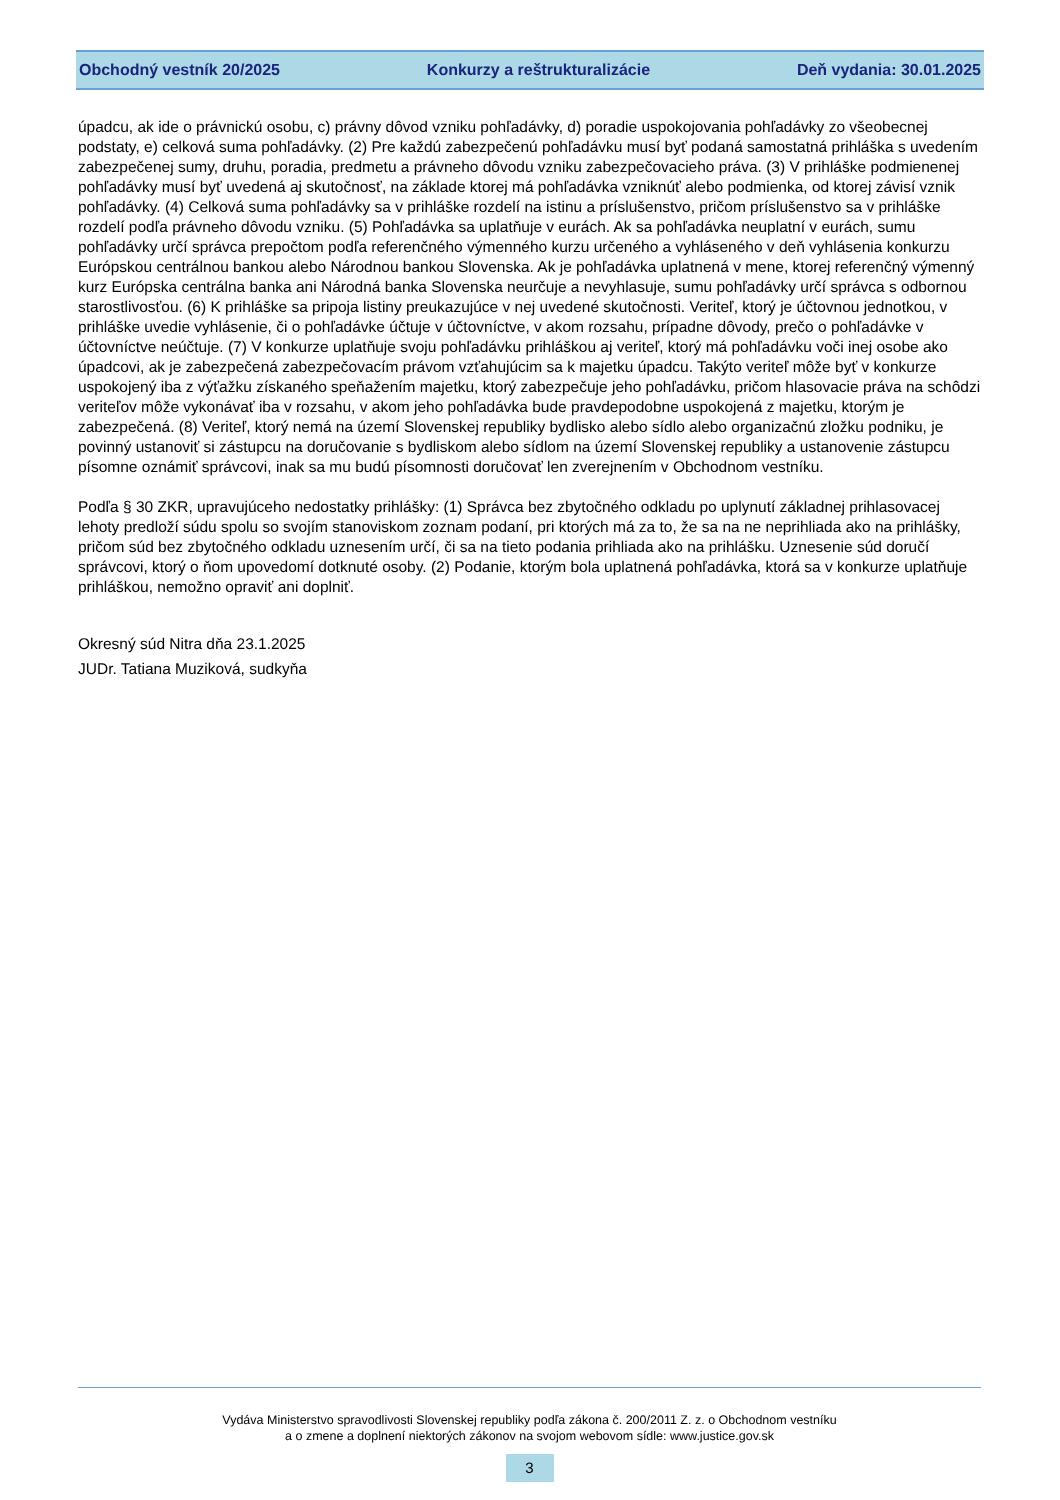Obchodný vestník 20/2025 Konkurzy a reštrukturalizácie Deň vydania: 30.01.2025
úpadcu, ak ide o právnickú osobu, c) právny dôvod vzniku pohľadávky, d) poradie uspokojovania pohľadávky zo všeobecnej podstaty, e) celková suma pohľadávky. (2) Pre každú zabezpečenú pohľadávku musí byť podaná samostatná prihláška s uvedením zabezpečenej sumy, druhu, poradia, predmetu a právneho dôvodu vzniku zabezpečovacieho práva. (3) V prihláške podmienenej pohľadávky musí byť uvedená aj skutočnosť, na základe ktorej má pohľadávka vzniknúť alebo podmienka, od ktorej závisí vznik pohľadávky. (4) Celková suma pohľadávky sa v prihláške rozdelí na istinu a príslušenstvo, pričom príslušenstvo sa v prihláške rozdelí podľa právneho dôvodu vzniku. (5) Pohľadávka sa uplatňuje v eurách. Ak sa pohľadávka neuplatní v eurách, sumu pohľadávky určí správca prepočtom podľa referenčného výmenného kurzu určeného a vyhláseného v deň vyhlásenia konkurzu Európskou centrálnou bankou alebo Národnou bankou Slovenska. Ak je pohľadávka uplatnená v mene, ktorej referenčný výmenný kurz Európska centrálna banka ani Národná banka Slovenska neurčuje a nevyhlasuje, sumu pohľadávky určí správca s odbornou starostlivosťou. (6) K prihláške sa pripoja listiny preukazujúce v nej uvedené skutočnosti. Veriteľ, ktorý je účtovnou jednotkou, v prihláške uvedie vyhlásenie, či o pohľadávke účtuje v účtovníctve, v akom rozsahu, prípadne dôvody, prečo o pohľadávke v účtovníctve neúčtuje. (7) V konkurze uplatňuje svoju pohľadávku prihláškou aj veriteľ, ktorý má pohľadávku voči inej osobe ako úpadcovi, ak je zabezpečená zabezpečovacím právom vzťahujúcim sa k majetku úpadcu. Takýto veriteľ môže byť v konkurze uspokojený iba z výťažku získaného speňažením majetku, ktorý zabezpečuje jeho pohľadávku, pričom hlasovacie práva na schôdzi veriteľov môže vykonávať iba v rozsahu, v akom jeho pohľadávka bude pravdepodobne uspokojená z majetku, ktorým je zabezpečená. (8) Veriteľ, ktorý nemá na území Slovenskej republiky bydlisko alebo sídlo alebo organizačnú zložku podniku, je povinný ustanoviť si zástupcu na doručovanie s bydliskom alebo sídlom na území Slovenskej republiky a ustanovenie zástupcu písomne oznámiť správcovi, inak sa mu budú písomnosti doručovať len zverejnením v Obchodnom vestníku.
Podľa § 30 ZKR, upravujúceho nedostatky prihlášky: (1) Správca bez zbytočného odkladu po uplynutí základnej prihlasovacej lehoty predloží súdu spolu so svojím stanoviskom zoznam podaní, pri ktorých má za to, že sa na ne neprihliada ako na prihlášky, pričom súd bez zbytočného odkladu uznesením určí, či sa na tieto podania prihliada ako na prihlášku. Uznesenie súd doručí správcovi, ktorý o ňom upovedomí dotknuté osoby. (2) Podanie, ktorým bola uplatnená pohľadávka, ktorá sa v konkurze uplatňuje prihláškou, nemožno opraviť ani doplniť.
Okresný súd Nitra dňa 23.1.2025
JUDr. Tatiana Muziková, sudkyňa
Vydáva Ministerstvo spravodlivosti Slovenskej republiky podľa zákona č. 200/2011 Z. z. o Obchodnom vestníku
a o zmene a doplnení niektorých zákonov na svojom webovom sídle: www.justice.gov.sk
3